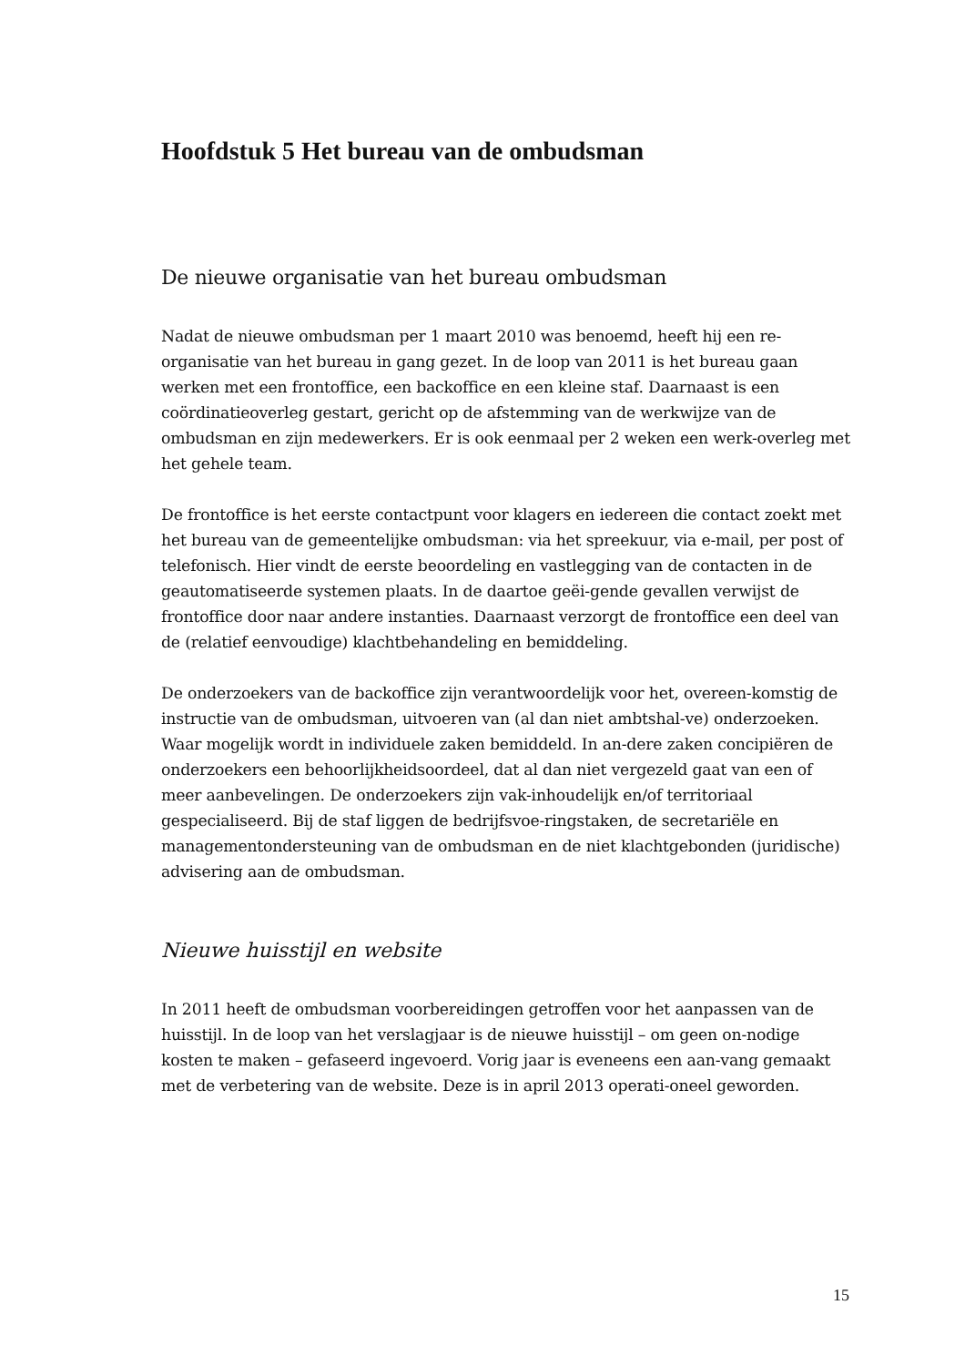Hoofdstuk 5 Het bureau van de ombudsman
De nieuwe organisatie van het bureau ombudsman
Nadat de nieuwe ombudsman per 1 maart 2010 was benoemd, heeft hij een re-organisatie van het bureau in gang gezet. In de loop van 2011 is het bureau gaan werken met een frontoffice, een backoffice en een kleine staf. Daarnaast is een coördinatieoverleg gestart, gericht op de afstemming van de werkwijze van de ombudsman en zijn medewerkers. Er is ook eenmaal per 2 weken een werk-overleg met het gehele team.
De frontoffice is het eerste contactpunt voor klagers en iedereen die contact zoekt met het bureau van de gemeentelijke ombudsman: via het spreekuur, via e-mail, per post of telefonisch. Hier vindt de eerste beoordeling en vastlegging van de contacten in de geautomatiseerde systemen plaats. In de daartoe geëi-gende gevallen verwijst de frontoffice door naar andere instanties. Daarnaast verzorgt de frontoffice een deel van de (relatief eenvoudige) klachtbehandeling en bemiddeling.
De onderzoekers van de backoffice zijn verantwoordelijk voor het, overeen-komstig de instructie van de ombudsman, uitvoeren van (al dan niet ambtshal-ve) onderzoeken. Waar mogelijk wordt in individuele zaken bemiddeld. In an-dere zaken concipiëren de onderzoekers een behoorlijkheidsoordeel, dat al dan niet vergezeld gaat van een of meer aanbevelingen. De onderzoekers zijn vak-inhoudelijk en/of territoriaal gespecialiseerd. Bij de staf liggen de bedrijfsvoe-ringstaken, de secretariële en managementondersteuning van de ombudsman en de niet klachtgebonden (juridische) advisering aan de ombudsman.
Nieuwe huisstijl en website
In 2011 heeft de ombudsman voorbereidingen getroffen voor het aanpassen van de huisstijl. In de loop van het verslagjaar is de nieuwe huisstijl – om geen on-nodige kosten te maken – gefaseerd ingevoerd. Vorig jaar is eveneens een aan-vang gemaakt met de verbetering van de website. Deze is in april 2013 operati-oneel geworden.
15